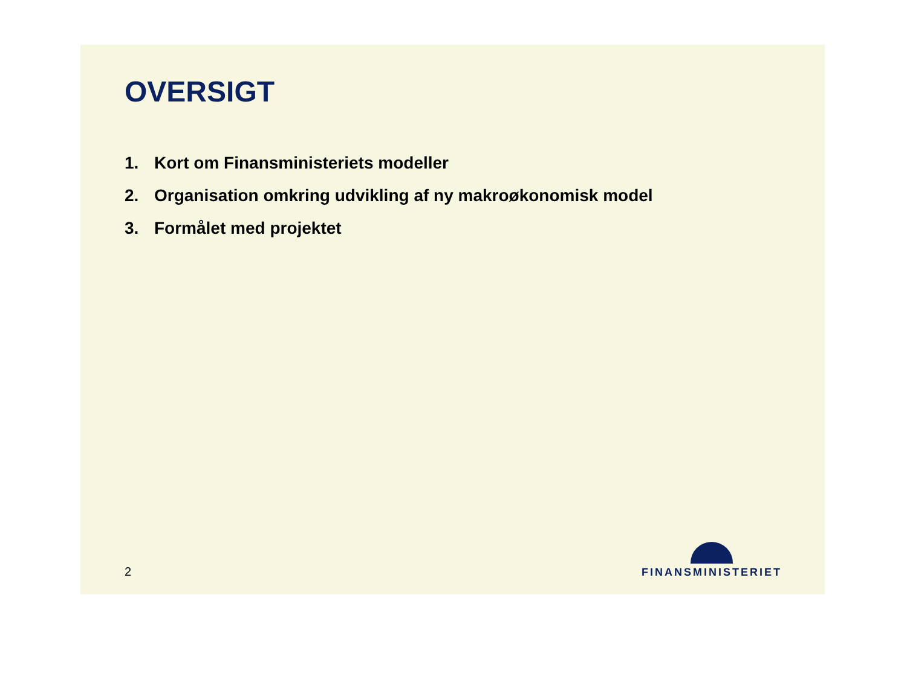OVERSIGT
1. Kort om Finansministeriets modeller
2. Organisation omkring udvikling af ny makroøkonomisk model
3. Formålet med projektet
2
FINANSMINISTERIET